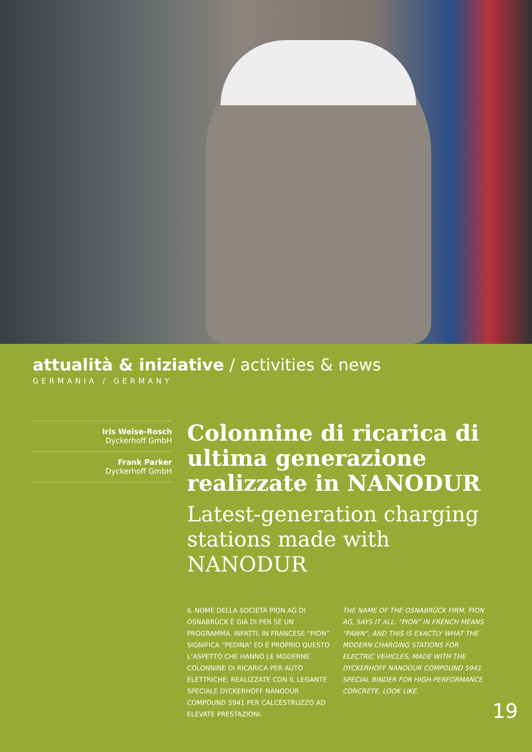attualità & iniziative / activities & news
GERMANIA / GERMANY
Iris Weise-Rosch
Dyckerhoff GmbH
Frank Parker
Dyckerhoff GmbH
Colonnine di ricarica di ultima generazione realizzate in NANODUR
Latest-generation charging stations made with NANODUR
IL NOME DELLA SOCIETÀ PION AG DI OSNABRÜCK È GIÀ DI PER SÉ UN PROGRAMMA. INFATTI, IN FRANCESE “PION” SIGNIFICA “PEDINA” ED È PROPRIO QUESTO L’ASPETTO CHE HANNO LE MODERNE COLONNINE DI RICARICA PER AUTO ELETTRICHE, REALIZZATE CON IL LEGANTE SPECIALE DYCKERHOFF NANODUR COMPOUND 5941 PER CALCESTRUZZO AD ELEVATE PRESTAZIONI.
THE NAME OF THE OSNABRÜCK FIRM, PION AG, SAYS IT ALL. “PION” IN FRENCH MEANS “PAWN”, AND THIS IS EXACTLY WHAT THE MODERN CHARGING STATIONS FOR ELECTRIC VEHICLES, MADE WITH THE DYCKERHOFF NANODUR COMPOUND 5941 SPECIAL BINDER FOR HIGH-PERFORMANCE CONCRETE, LOOK LIKE.
19